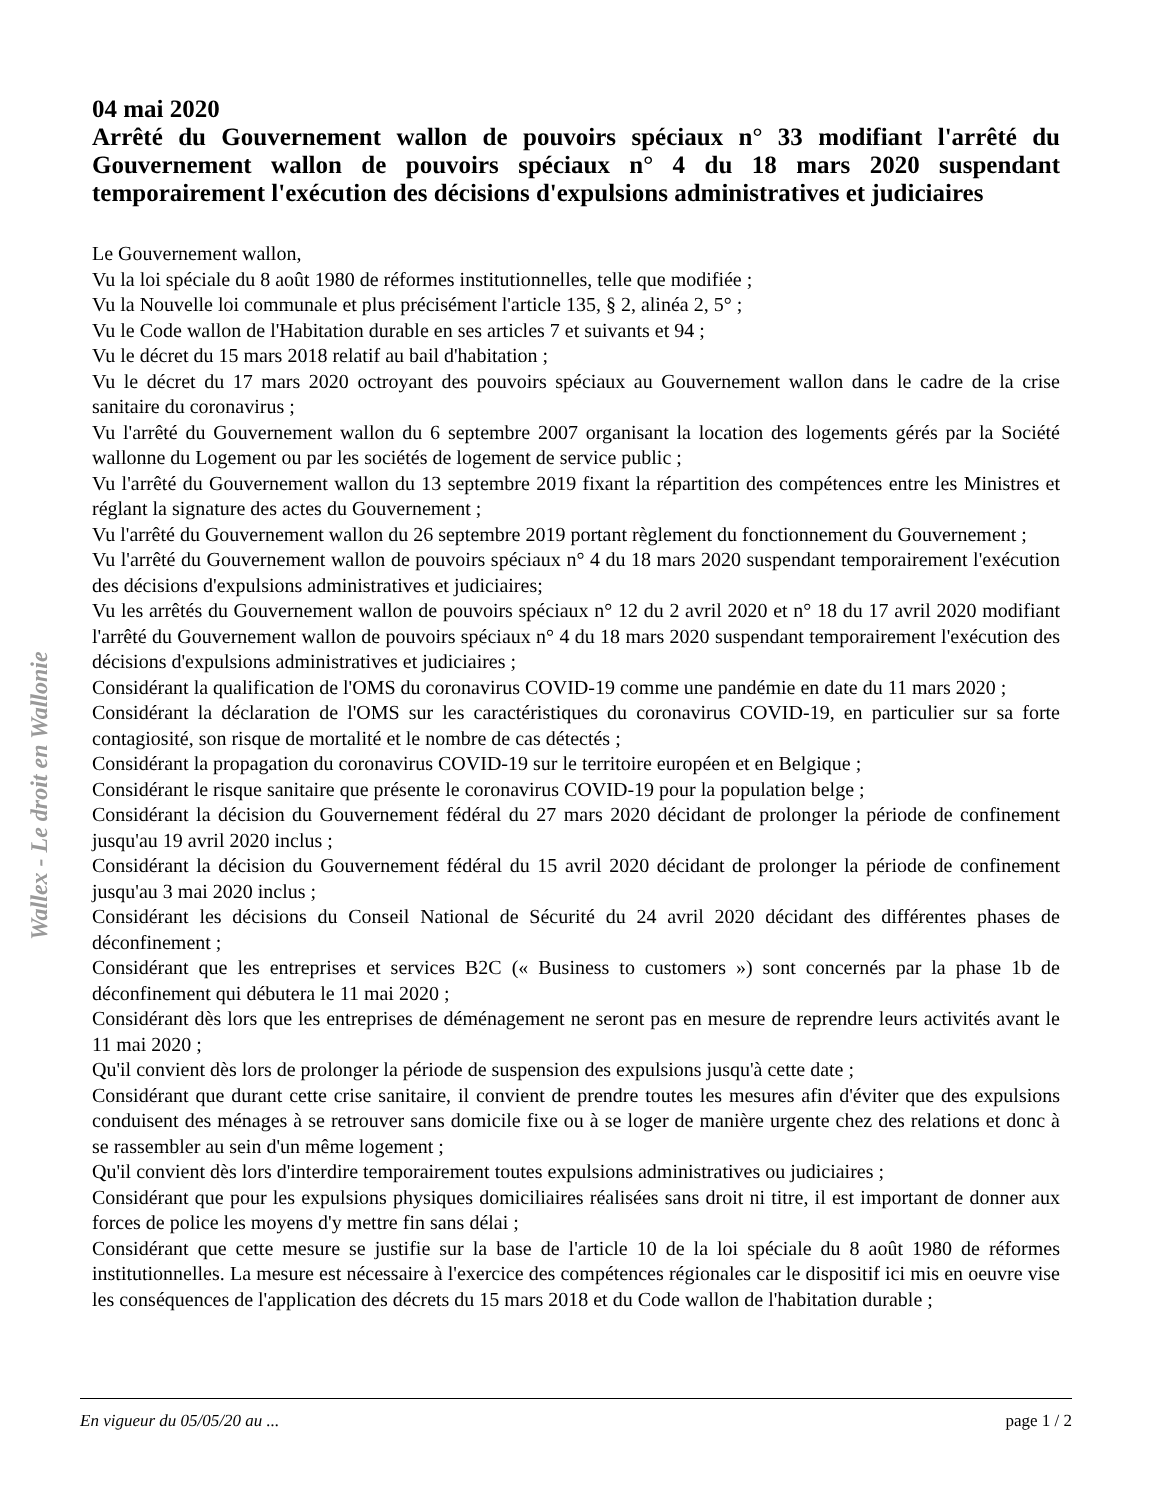Wallex - Le droit en Wallonie
04 mai 2020
Arrêté du Gouvernement wallon de pouvoirs spéciaux n° 33 modifiant l'arrêté du Gouvernement wallon de pouvoirs spéciaux n° 4 du 18 mars 2020 suspendant temporairement l'exécution des décisions d'expulsions administratives et judiciaires
Le Gouvernement wallon,
Vu la loi spéciale du 8 août 1980 de réformes institutionnelles, telle que modifiée ;
Vu la Nouvelle loi communale et plus précisément l'article 135, § 2, alinéa 2, 5° ;
Vu le Code wallon de l'Habitation durable en ses articles 7 et suivants et 94 ;
Vu le décret du 15 mars 2018 relatif au bail d'habitation ;
Vu le décret du 17 mars 2020 octroyant des pouvoirs spéciaux au Gouvernement wallon dans le cadre de la crise sanitaire du coronavirus ;
Vu l'arrêté du Gouvernement wallon du 6 septembre 2007 organisant la location des logements gérés par la Société wallonne du Logement ou par les sociétés de logement de service public ;
Vu l'arrêté du Gouvernement wallon du 13 septembre 2019 fixant la répartition des compétences entre les Ministres et réglant la signature des actes du Gouvernement ;
Vu l'arrêté du Gouvernement wallon du 26 septembre 2019 portant règlement du fonctionnement du Gouvernement ;
Vu l'arrêté du Gouvernement wallon de pouvoirs spéciaux n° 4 du 18 mars 2020 suspendant temporairement l'exécution des décisions d'expulsions administratives et judiciaires;
Vu les arrêtés du Gouvernement wallon de pouvoirs spéciaux n° 12 du 2 avril 2020 et n° 18 du 17 avril 2020 modifiant l'arrêté du Gouvernement wallon de pouvoirs spéciaux n° 4 du 18 mars 2020 suspendant temporairement l'exécution des décisions d'expulsions administratives et judiciaires ;
Considérant la qualification de l'OMS du coronavirus COVID-19 comme une pandémie en date du 11 mars 2020 ;
Considérant la déclaration de l'OMS sur les caractéristiques du coronavirus COVID-19, en particulier sur sa forte contagiosité, son risque de mortalité et le nombre de cas détectés ;
Considérant la propagation du coronavirus COVID-19 sur le territoire européen et en Belgique ;
Considérant le risque sanitaire que présente le coronavirus COVID-19 pour la population belge ;
Considérant la décision du Gouvernement fédéral du 27 mars 2020 décidant de prolonger la période de confinement jusqu'au 19 avril 2020 inclus ;
Considérant la décision du Gouvernement fédéral du 15 avril 2020 décidant de prolonger la période de confinement jusqu'au 3 mai 2020 inclus ;
Considérant les décisions du Conseil National de Sécurité du 24 avril 2020 décidant des différentes phases de déconfinement ;
Considérant que les entreprises et services B2C (« Business to customers ») sont concernés par la phase 1b de déconfinement qui débutera le 11 mai 2020 ;
Considérant dès lors que les entreprises de déménagement ne seront pas en mesure de reprendre leurs activités avant le 11 mai 2020 ;
Qu'il convient dès lors de prolonger la période de suspension des expulsions jusqu'à cette date ;
Considérant que durant cette crise sanitaire, il convient de prendre toutes les mesures afin d'éviter que des expulsions conduisent des ménages à se retrouver sans domicile fixe ou à se loger de manière urgente chez des relations et donc à se rassembler au sein d'un même logement ;
Qu'il convient dès lors d'interdire temporairement toutes expulsions administratives ou judiciaires ;
Considérant que pour les expulsions physiques domiciliaires réalisées sans droit ni titre, il est important de donner aux forces de police les moyens d'y mettre fin sans délai ;
Considérant que cette mesure se justifie sur la base de l'article 10 de la loi spéciale du 8 août 1980 de réformes institutionnelles. La mesure est nécessaire à l'exercice des compétences régionales car le dispositif ici mis en oeuvre vise les conséquences de l'application des décrets du 15 mars 2018 et du Code wallon de l'habitation durable ;
En vigueur du 05/05/20 au ... page 1 / 2